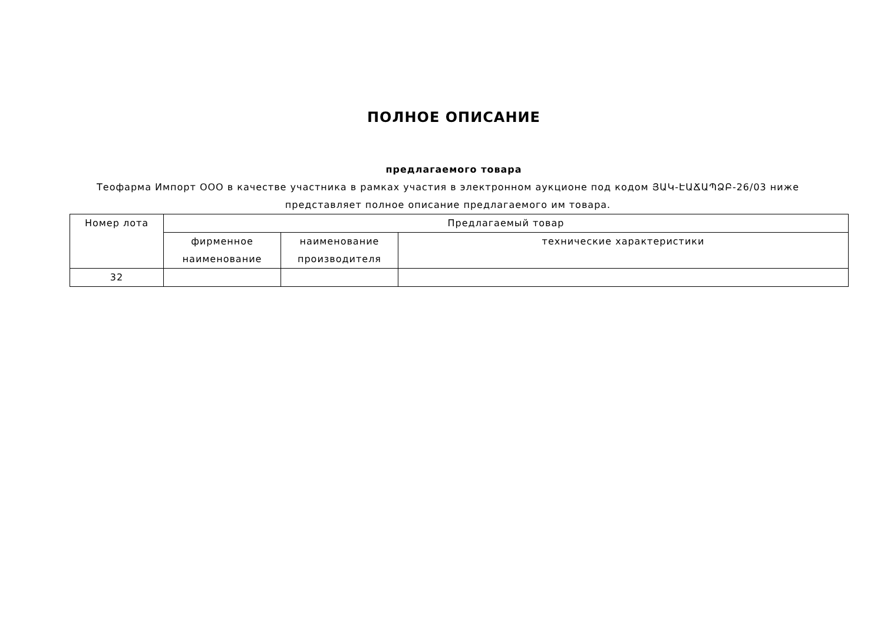ПОЛНОЕ ОПИСАНИЕ
предлагаемого товара
Теофарма Импорт ООО в качестве участника в рамках участия в электронном аукционе под кодом ՅԱԿ-ԷԱՃԱՊՁԲ-26/03 ниже представляет полное описание предлагаемого им товара.
| Номер лота | Предлагаемый товар | | |
| --- | --- | --- | --- |
| | фирменное наименование | наименование производителя | технические характеристики |
| 32 | | | |